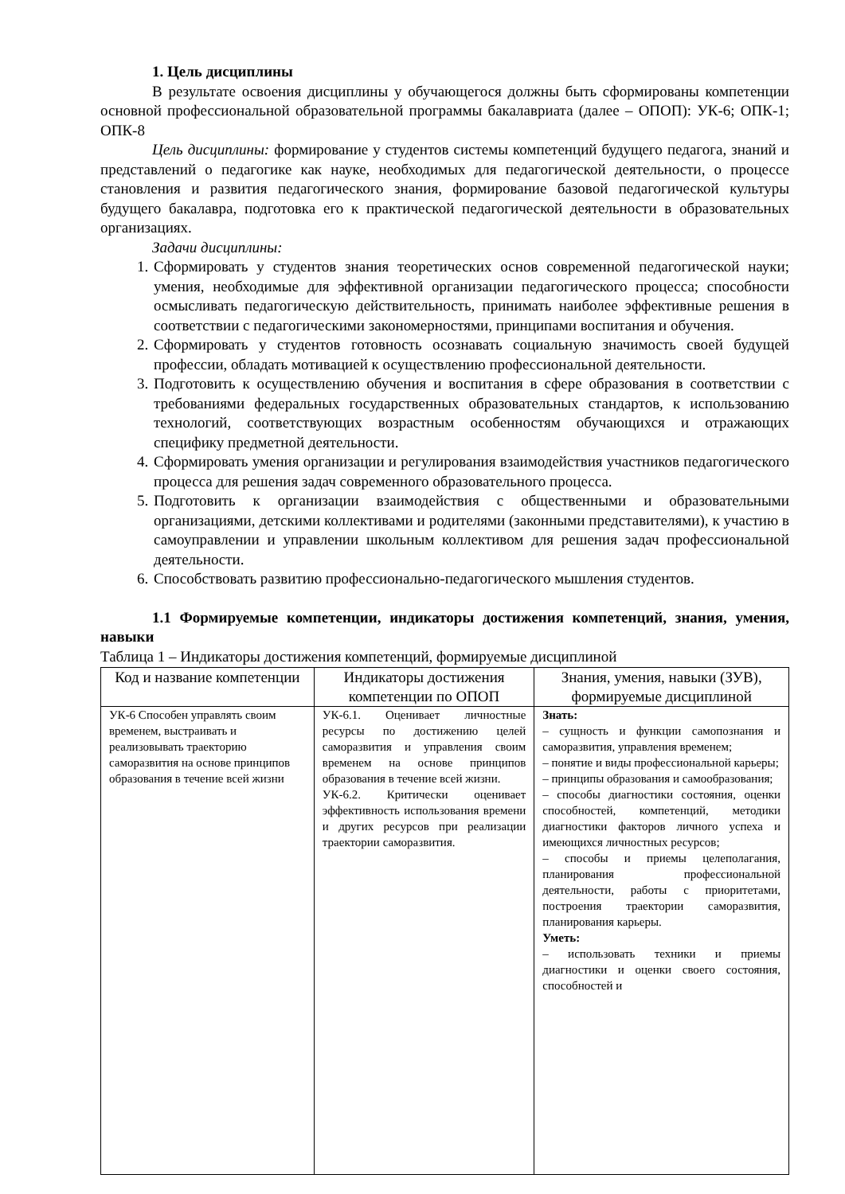1. Цель дисциплины
В результате освоения дисциплины у обучающегося должны быть сформированы компетенции основной профессиональной образовательной программы бакалавриата (далее – ОПОП): УК-6; ОПК-1; ОПК-8
Цель дисциплины: формирование у студентов системы компетенций будущего педагога, знаний и представлений о педагогике как науке, необходимых для педагогической деятельности, о процессе становления и развития педагогического знания, формирование базовой педагогической культуры будущего бакалавра, подготовка его к практической педагогической деятельности в образовательных организациях.
Задачи дисциплины:
1. Сформировать у студентов знания теоретических основ современной педагогической науки; умения, необходимые для эффективной организации педагогического процесса; способности осмысливать педагогическую действительность, принимать наиболее эффективные решения в соответствии с педагогическими закономерностями, принципами воспитания и обучения.
2. Сформировать у студентов готовность осознавать социальную значимость своей будущей профессии, обладать мотивацией к осуществлению профессиональной деятельности.
3. Подготовить к осуществлению обучения и воспитания в сфере образования в соответствии с требованиями федеральных государственных образовательных стандартов, к использованию технологий, соответствующих возрастным особенностям обучающихся и отражающих специфику предметной деятельности.
4. Сформировать умения организации и регулирования взаимодействия участников педагогического процесса для решения задач современного образовательного процесса.
5. Подготовить к организации взаимодействия с общественными и образовательными организациями, детскими коллективами и родителями (законными представителями), к участию в самоуправлении и управлении школьным коллективом для решения задач профессиональной деятельности.
6. Способствовать развитию профессионально-педагогического мышления студентов.
1.1 Формируемые компетенции, индикаторы достижения компетенций, знания, умения, навыки
Таблица 1 – Индикаторы достижения компетенций, формируемые дисциплиной
| Код и название компетенции | Индикаторы достижения компетенции по ОПОП | Знания, умения, навыки (ЗУВ), формируемые дисциплиной |
| --- | --- | --- |
| УК-6 Способен управлять своим временем, выстраивать и реализовывать траекторию саморазвития на основе принципов образования в течение всей жизни | УК-6.1. Оценивает личностные ресурсы по достижению целей саморазвития и управления своим временем на основе принципов образования в течение всей жизни. УК-6.2. Критически оценивает эффективность использования времени и других ресурсов при реализации траектории саморазвития. | Знать: – сущность и функции самопознания и саморазвития, управления временем; – понятие и виды профессиональной карьеры; – принципы образования и самообразования; – способы диагностики состояния, оценки способностей, компетенций, методики диагностики факторов личного успеха и имеющихся личностных ресурсов; – способы и приемы целеполагания, планирования профессиональной деятельности, работы с приоритетами, построения траектории саморазвития, планирования карьеры. Уметь: – использовать техники и приемы диагностики и оценки своего состояния, способностей и |